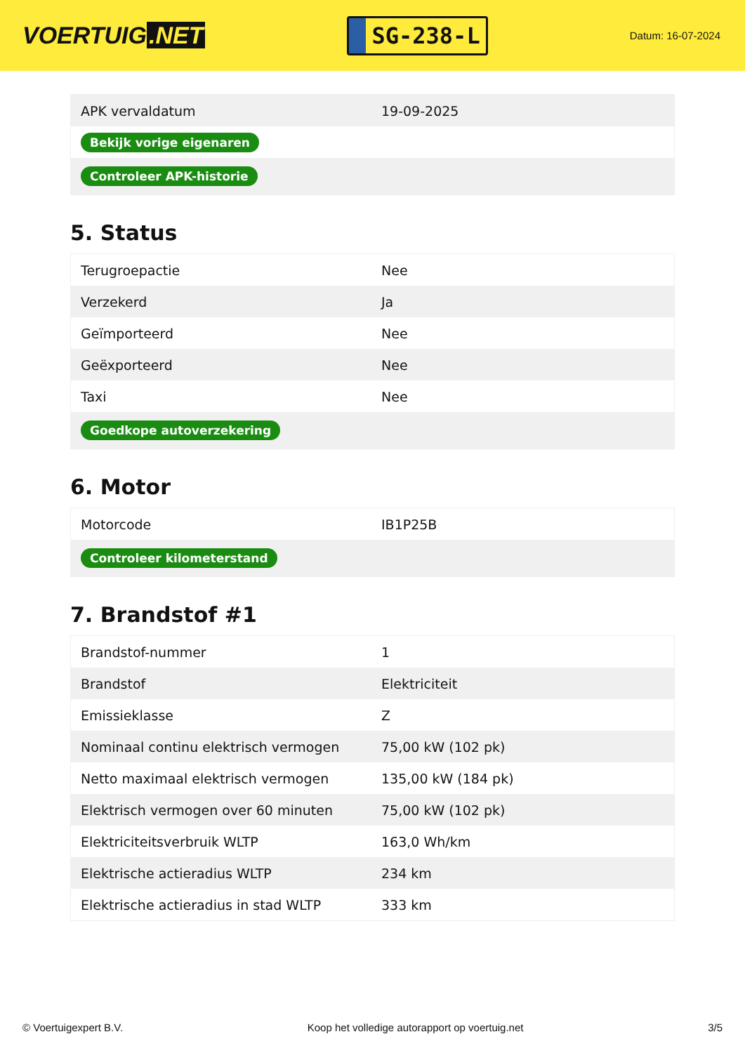VOERTUIG.NET
SG-238-L
Datum: 16-07-2024
| APK vervaldatum | 19-09-2025 |
| Bekijk vorige eigenaren | |
| Controleer APK-historie | |
5. Status
| Terugroepactie | Nee |
| Verzekerd | Ja |
| Geïmporteerd | Nee |
| Geëxporteerd | Nee |
| Taxi | Nee |
| Goedkope autoverzekering | |
6. Motor
| Motorcode | IB1P25B |
| Controleer kilometerstand | |
7. Brandstof #1
| Brandstof-nummer | 1 |
| Brandstof | Elektriciteit |
| Emissieklasse | Z |
| Nominaal continu elektrisch vermogen | 75,00 kW (102 pk) |
| Netto maximaal elektrisch vermogen | 135,00 kW (184 pk) |
| Elektrisch vermogen over 60 minuten | 75,00 kW (102 pk) |
| Elektriciteitsverbruik WLTP | 163,0 Wh/km |
| Elektrische actieradius WLTP | 234 km |
| Elektrische actieradius in stad WLTP | 333 km |
© Voertuigexpert B.V. Koop het volledige autorapport op voertuig.net 3/5